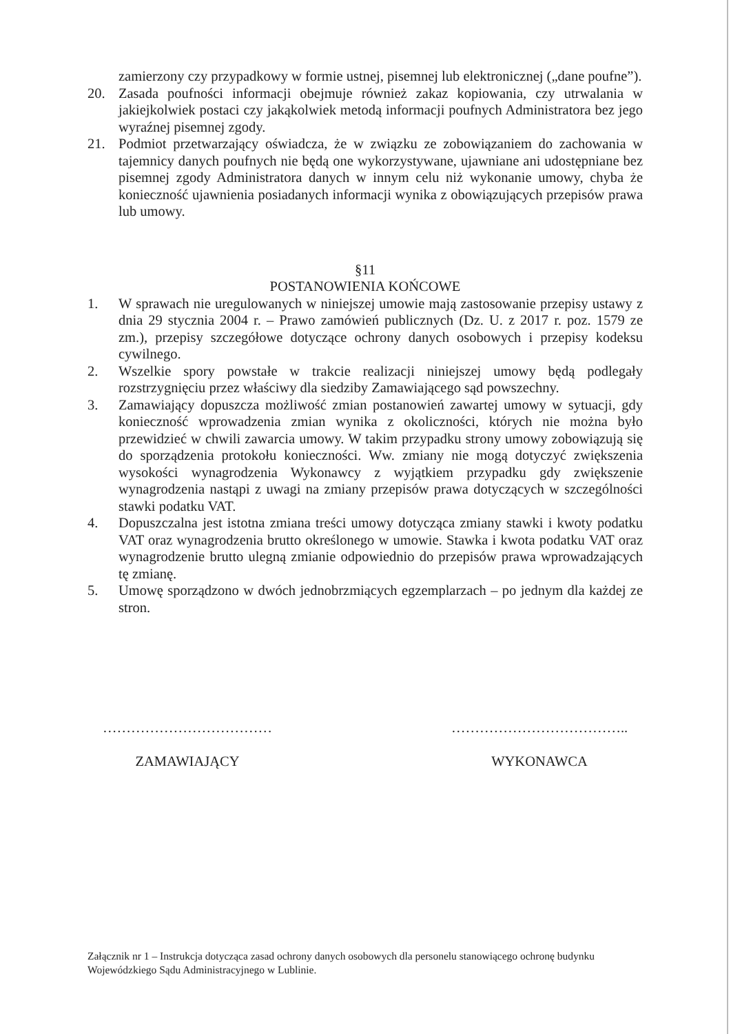zamierzony czy przypadkowy w formie ustnej, pisemnej lub elektronicznej („dane poufne”).
20. Zasada poufności informacji obejmuje również zakaz kopiowania, czy utrwalania w jakiejkolwiek postaci czy jakąkolwiek metodą informacji poufnych Administratora bez jego wyraźnej pisemnej zgody.
21. Podmiot przetwarzający oświadcza, że w związku ze zobowiązaniem do zachowania w tajemnicy danych poufnych nie będą one wykorzystywane, ujawniane ani udostępniane bez pisemnej zgody Administratora danych w innym celu niż wykonanie umowy, chyba że konieczność ujawnienia posiadanych informacji wynika z obowiązujących przepisów prawa lub umowy.
§11
POSTANOWIENIA KOŃCOWE
1. W sprawach nie uregulowanych w niniejszej umowie mają zastosowanie przepisy ustawy z dnia 29 stycznia 2004 r. – Prawo zamówień publicznych (Dz. U. z 2017 r. poz. 1579 ze zm.), przepisy szczegółowe dotyczące ochrony danych osobowych i przepisy kodeksu cywilnego.
2. Wszelkie spory powstałe w trakcie realizacji niniejszej umowy będą podlegały rozstrzygnięciu przez właściwy dla siedziby Zamawiającego sąd powszechny.
3. Zamawiający dopuszcza możliwość zmian postanowień zawartej umowy w sytuacji, gdy konieczność wprowadzenia zmian wynika z okoliczności, których nie można było przewidzieć w chwili zawarcia umowy. W takim przypadku strony umowy zobowiązują się do sporządzenia protokołu konieczności. Ww. zmiany nie mogą dotyczyć zwiększenia wysokości wynagrodzenia Wykonawcy z wyjątkiem przypadku gdy zwiększenie wynagrodzenia nastąpi z uwagi na zmiany przepisów prawa dotyczących w szczególności stawki podatku VAT.
4. Dopuszczalna jest istotna zmiana treści umowy dotycząca zmiany stawki i kwoty podatku VAT oraz wynagrodzenia brutto określonego w umowie. Stawka i kwota podatku VAT oraz wynagrodzenie brutto ulegną zmianie odpowiednio do przepisów prawa wprowadzających tę zmianę.
5. Umowę sporządzono w dwóch jednobrzmiących egzemplarzach – po jednym dla każdej ze stron.
………………………………
ZAMAWIAJĄCY
………………………………..
WYKONAWCA
Załącznik nr 1 – Instrukcja dotycząca zasad ochrony danych osobowych dla personelu stanowiącego ochronę budynku Wojewódzkiego Sądu Administracyjnego w Lublinie.